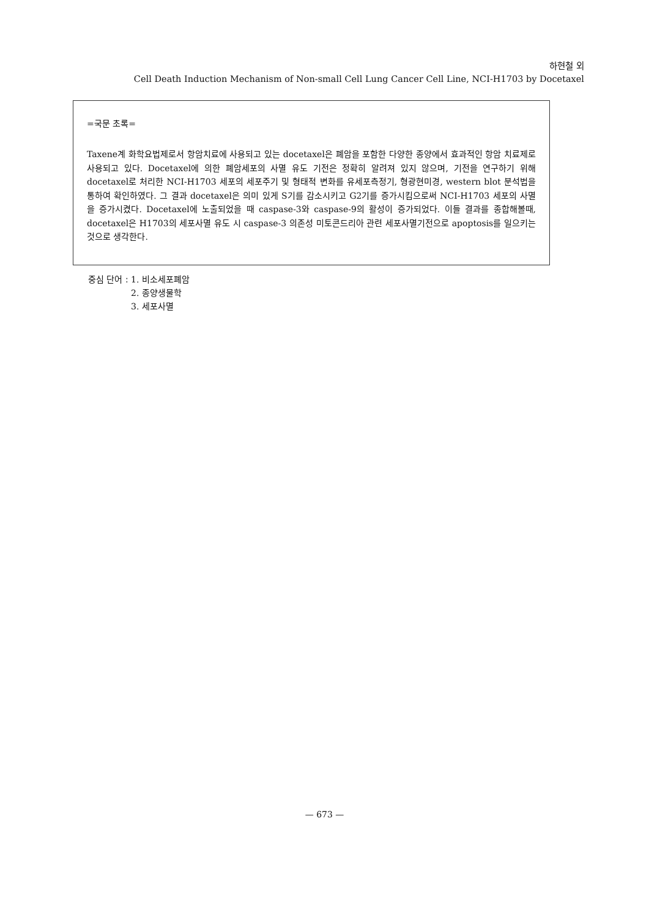하현철 외
Cell Death Induction Mechanism of Non-small Cell Lung Cancer Cell Line, NCI-H1703 by Docetaxel
=국문 초록=
Taxene계 화학요법제로서 항암치료에 사용되고 있는 docetaxel은 폐암을 포함한 다양한 종양에서 효과적인 항암 치료제로 사용되고 있다. Docetaxel에 의한 폐암세포의 사멸 유도 기전은 정확히 알려져 있지 않으며, 기전을 연구하기 위해 docetaxel로 처리한 NCI-H1703 세포의 세포주기 및 형태적 변화를 유세포측정기, 형광현미경, western blot 분석법을 통하여 확인하였다. 그 결과 docetaxel은 의미 있게 S기를 감소시키고 G2기를 증가시킴으로써 NCI-H1703 세포의 사멸을 증가시켰다. Docetaxel에 노출되었을 때 caspase-3와 caspase-9의 활성이 증가되었다. 이들 결과를 종합해볼때, docetaxel은 H1703의 세포사멸 유도 시 caspase-3 의존성 미토콘드리아 관련 세포사멸기전으로 apoptosis를 일으키는 것으로 생각한다.
| 중심 단어 : | 1. 비소세포폐암 2. 종양생물학 3. 세포사멸 |
— 673 —